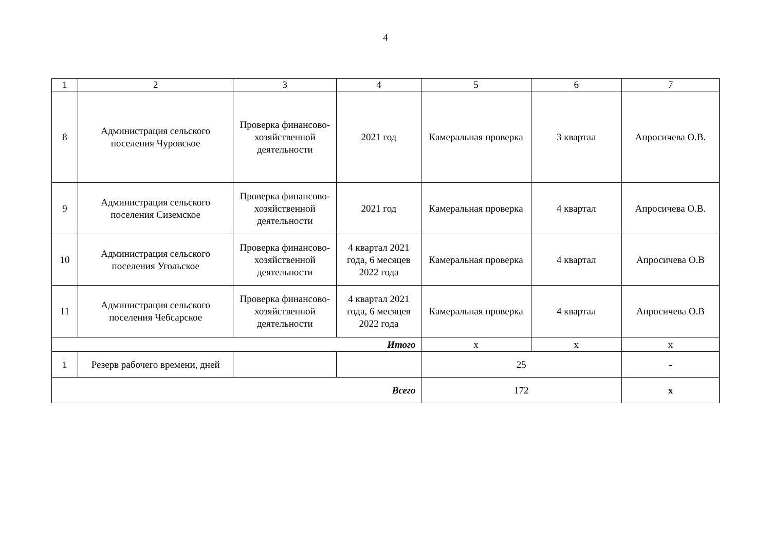4
| 1 | 2 | 3 | 4 | 5 | 6 | 7 |
| 8 | Администрация сельского поселения Чуровское | Проверка финансово-хозяйственной деятельности | 2021 год | Камеральная проверка | 3 квартал | Апросичева О.В. |
| 9 | Администрация сельского поселения Сиземское | Проверка финансово-хозяйственной деятельности | 2021 год | Камеральная проверка | 4 квартал | Апросичева О.В. |
| 10 | Администрация сельского поселения Угольское | Проверка финансово-хозяйственной деятельности | 4 квартал 2021 года, 6 месяцев 2022 года | Камеральная проверка | 4 квартал | Апросичева О.В |
| 11 | Администрация сельского поселения Чебсарское | Проверка финансово-хозяйственной деятельности | 4 квартал 2021 года, 6 месяцев 2022 года | Камеральная проверка | 4 квартал | Апросичева О.В |
| Итого | | | | х | х | х |
| 1 | Резерв рабочего времени, дней | | | 25 | | - |
| Всего | | | | 172 | | х |